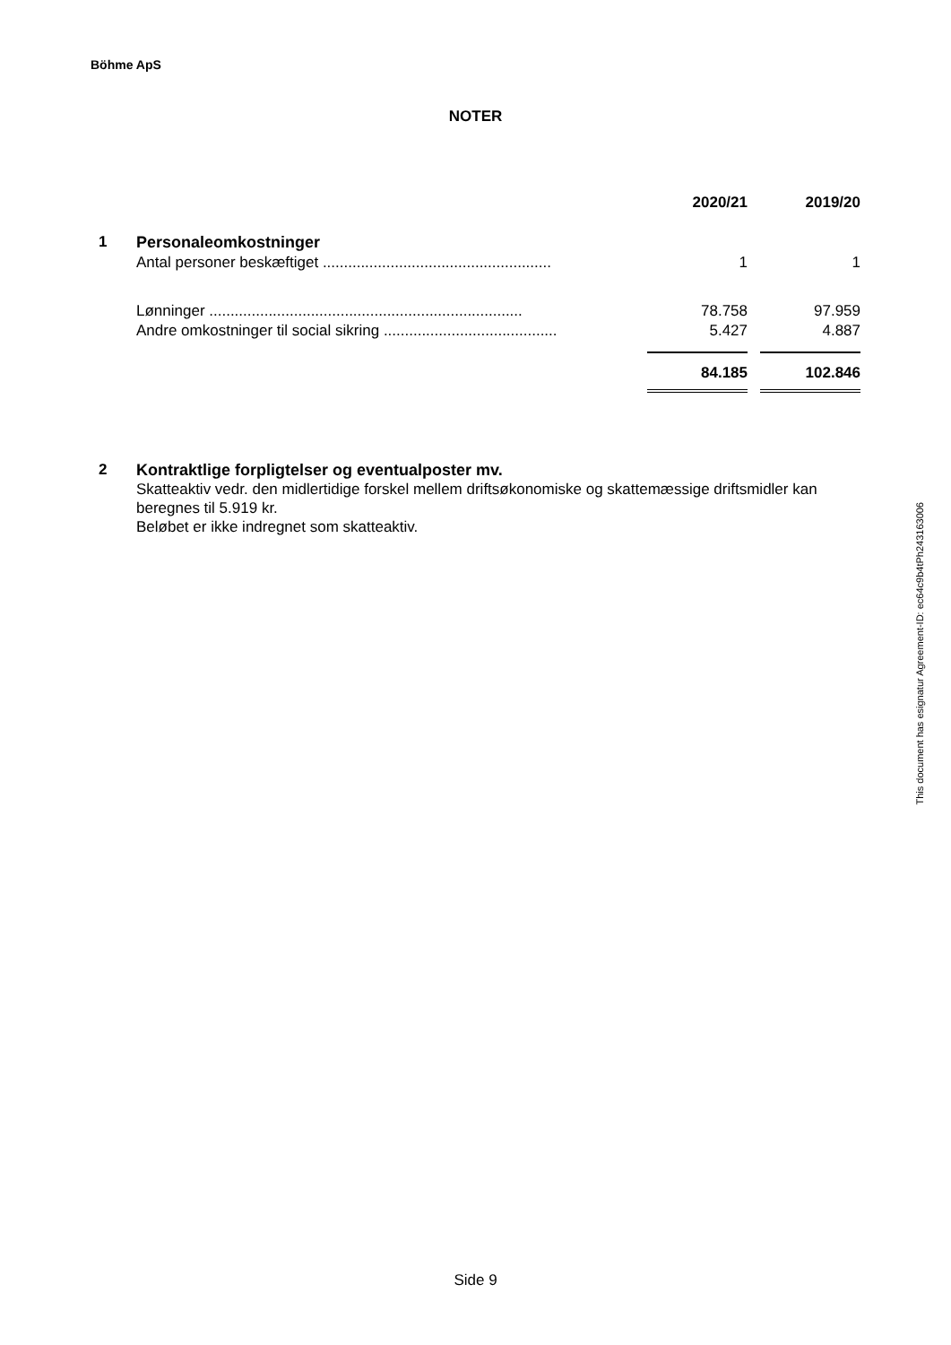Böhme ApS
NOTER
| | | 2020/21 | | 2019/20 |
| 1 | Personaleomkostninger | | | |
| | Antal personer beskæftiget ...................................................... | 1 | | 1 |
| | Lønninger .......................................................................... | 78.758 | | 97.959 |
| | Andre omkostninger til social sikring ......................................... | 5.427 | | 4.887 |
| | | 84.185 | | 102.846 |
| 2 | Kontraktlige forpligtelser og eventualposter mv. Skatteaktiv vedr. den midlertidige forskel mellem driftsøkonomiske og skattemæssige driftsmidler kan beregnes til 5.919 kr. Beløbet er ikke indregnet som skatteaktiv. |
This document has esignatur Agreement-ID: ec64c9b4tPh243163006
Side 9